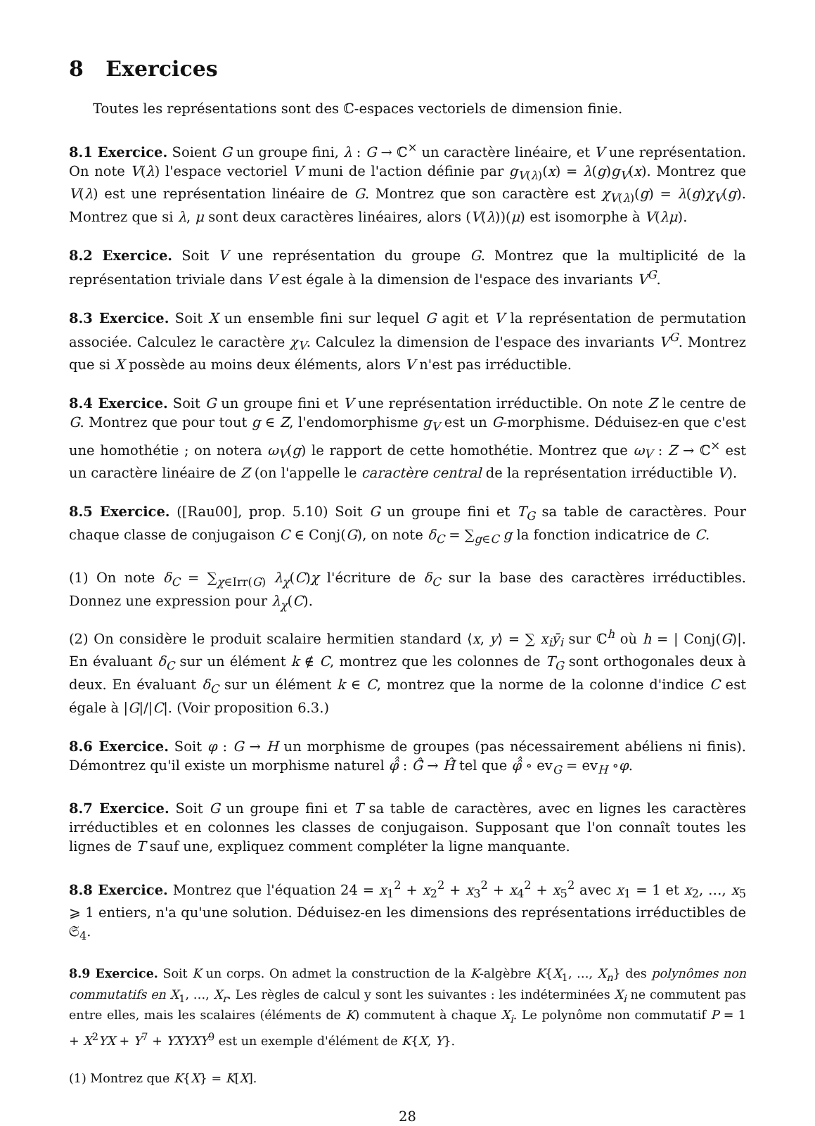8 Exercices
Toutes les représentations sont des ℂ-espaces vectoriels de dimension finie.
8.1 Exercice. Soient G un groupe fini, λ : G → ℂ<sup>×</sup> un caractère linéaire, et V une représentation. On note V(λ) l'espace vectoriel V muni de l'action définie par g<sub>V(λ)</sub>(x) = λ(g)g<sub>V</sub>(x). Montrez que V(λ) est une représentation linéaire de G. Montrez que son caractère est χ<sub>V(λ)</sub>(g) = λ(g)χ<sub>V</sub>(g). Montrez que si λ, μ sont deux caractères linéaires, alors (V(λ))(μ) est isomorphe à V(λμ).
8.2 Exercice. Soit V une représentation du groupe G. Montrez que la multiplicité de la représentation triviale dans V est égale à la dimension de l'espace des invariants V<sup>G</sup>.
8.3 Exercice. Soit X un ensemble fini sur lequel G agit et V la représentation de permutation associée. Calculez le caractère χ<sub>V</sub>. Calculez la dimension de l'espace des invariants V<sup>G</sup>. Montrez que si X possède au moins deux éléments, alors V n'est pas irréductible.
8.4 Exercice. Soit G un groupe fini et V une représentation irréductible. On note Z le centre de G. Montrez que pour tout g ∈ Z, l'endomorphisme g<sub>V</sub> est un G-morphisme. Déduisez-en que c'est une homothétie ; on notera ω<sub>V</sub>(g) le rapport de cette homothétie. Montrez que ω<sub>V</sub> : Z → ℂ<sup>×</sup> est un caractère linéaire de Z (on l'appelle le caractère central de la représentation irréductible V).
8.5 Exercice. ([Rau00], prop. 5.10) Soit G un groupe fini et T<sub>G</sub> sa table de caractères. Pour chaque classe de conjugaison C ∈ Conj(G), on note δ<sub>C</sub> = ∑<sub>g∈C</sub> g la fonction indicatrice de C.
(1) On note δ<sub>C</sub> = ∑<sub>χ∈Irr(G)</sub> λ<sub>χ</sub>(C)χ l'écriture de δ<sub>C</sub> sur la base des caractères irréductibles. Donnez une expression pour λ<sub>χ</sub>(C).
(2) On considère le produit scalaire hermitien standard ⟨x, y⟩ = ∑ x<sub>i</sub>ȳ<sub>i</sub> sur ℂ<sup>h</sup> où h = | Conj(G)|. En évaluant δ<sub>C</sub> sur un élément k ∉ C, montrez que les colonnes de T<sub>G</sub> sont orthogonales deux à deux. En évaluant δ<sub>C</sub> sur un élément k ∈ C, montrez que la norme de la colonne d'indice C est égale à |G|/|C|. (Voir proposition 6.3.)
8.6 Exercice. Soit φ : G → H un morphisme de groupes (pas nécessairement abéliens ni finis). Démontrez qu'il existe un morphisme naturel φ̂̂ : Ĝ̂ → Ĥ̂ tel que φ̂̂ ∘ ev<sub>G</sub> = ev<sub>H</sub> ∘φ.
8.7 Exercice. Soit G un groupe fini et T sa table de caractères, avec en lignes les caractères irréductibles et en colonnes les classes de conjugaison. Supposant que l'on connaît toutes les lignes de T sauf une, expliquez comment compléter la ligne manquante.
8.8 Exercice. Montrez que l'équation 24 = x<sub>1</sub><sup>2</sup> + x<sub>2</sub><sup>2</sup> + x<sub>3</sub><sup>2</sup> + x<sub>4</sub><sup>2</sup> + x<sub>5</sub><sup>2</sup> avec x<sub>1</sub> = 1 et x<sub>2</sub>, …, x<sub>5</sub> ⩾ 1 entiers, n'a qu'une solution. Déduisez-en les dimensions des représentations irréductibles de 𝔖<sub>4</sub>.
8.9 Exercice. Soit K un corps. On admet la construction de la K-algèbre K{X<sub>1</sub>, …, X<sub>n</sub>} des polynômes non commutatifs en X<sub>1</sub>, …, X<sub>r</sub>. Les règles de calcul y sont les suivantes : les indéterminées X<sub>i</sub> ne commutent pas entre elles, mais les scalaires (éléments de K) commutent à chaque X<sub>i</sub>. Le polynôme non commutatif P = 1 + X<sup>2</sup>YX + Y<sup>7</sup> + YXYXY<sup>9</sup> est un exemple d'élément de K{X, Y}.
(1) Montrez que K{X} = K[X].
28